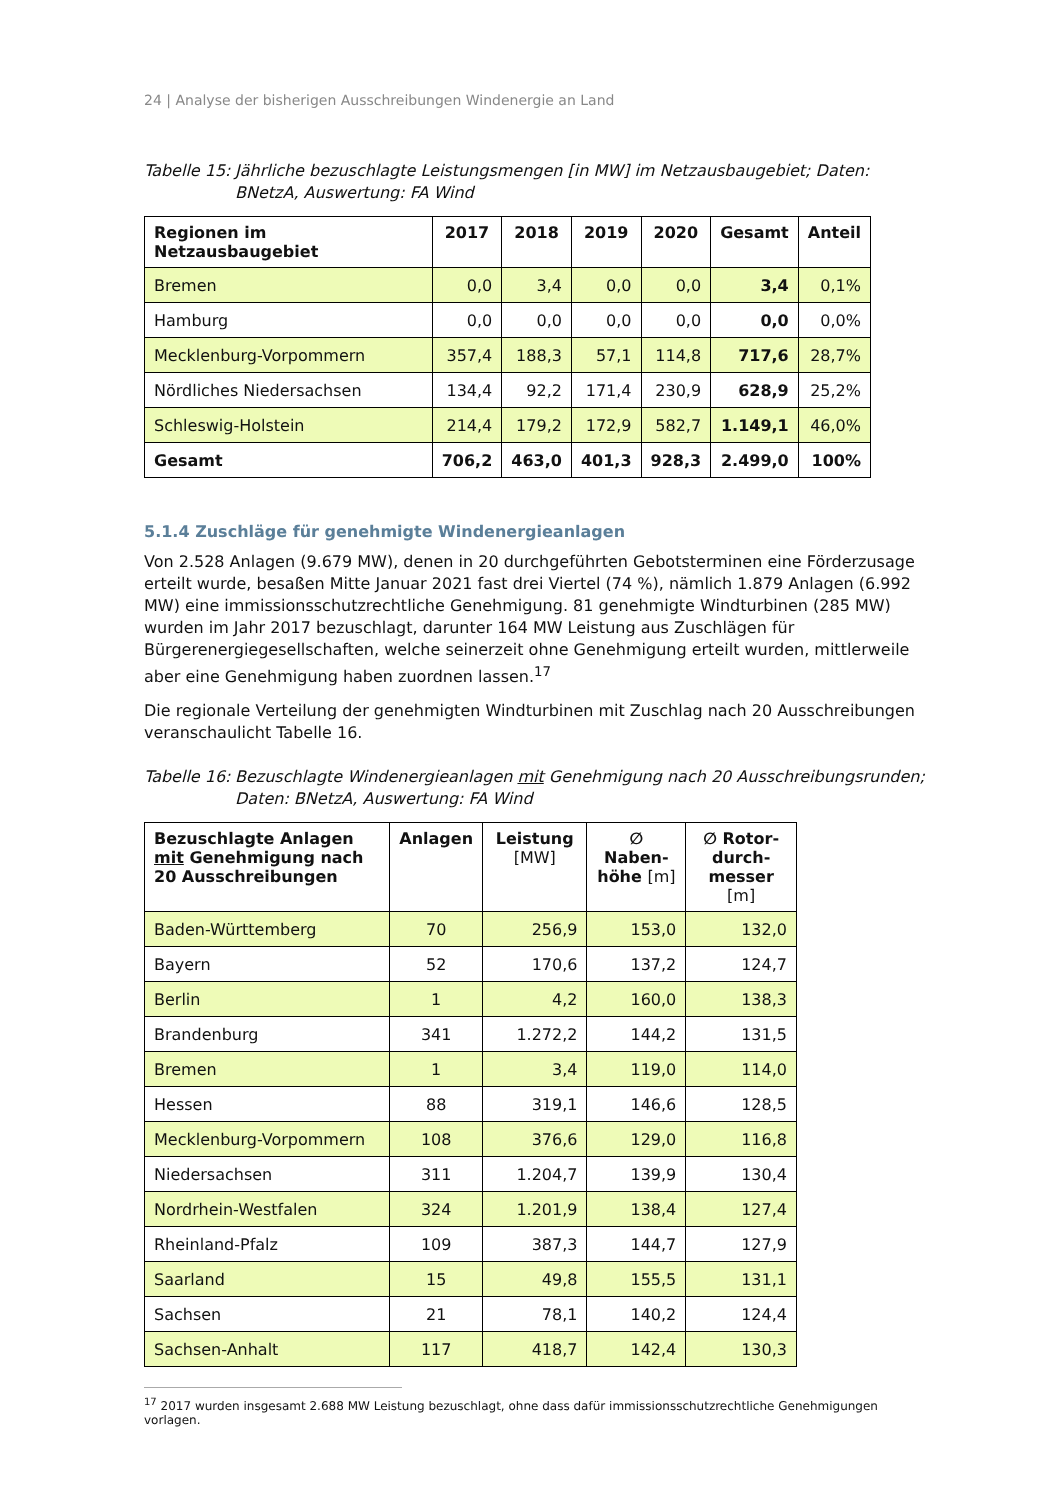24 | Analyse der bisherigen Ausschreibungen Windenergie an Land
Tabelle 15: Jährliche bezuschlagte Leistungsmengen [in MW] im Netzausbaugebiet; Daten: BNetzA, Auswertung: FA Wind
| Regionen im Netzausbaugebiet | 2017 | 2018 | 2019 | 2020 | Gesamt | Anteil |
| --- | --- | --- | --- | --- | --- | --- |
| Bremen | 0,0 | 3,4 | 0,0 | 0,0 | 3,4 | 0,1% |
| Hamburg | 0,0 | 0,0 | 0,0 | 0,0 | 0,0 | 0,0% |
| Mecklenburg-Vorpommern | 357,4 | 188,3 | 57,1 | 114,8 | 717,6 | 28,7% |
| Nördliches Niedersachsen | 134,4 | 92,2 | 171,4 | 230,9 | 628,9 | 25,2% |
| Schleswig-Holstein | 214,4 | 179,2 | 172,9 | 582,7 | 1.149,1 | 46,0% |
| Gesamt | 706,2 | 463,0 | 401,3 | 928,3 | 2.499,0 | 100% |
5.1.4 Zuschläge für genehmigte Windenergieanlagen
Von 2.528 Anlagen (9.679 MW), denen in 20 durchgeführten Gebotsterminen eine Förderzusage erteilt wurde, besaßen Mitte Januar 2021 fast drei Viertel (74 %), nämlich 1.879 Anlagen (6.992 MW) eine immissionsschutzrechtliche Genehmigung. 81 genehmigte Windturbinen (285 MW) wurden im Jahr 2017 bezuschlagt, darunter 164 MW Leistung aus Zuschlägen für Bürgerenergiegesellschaften, welche seinerzeit ohne Genehmigung erteilt wurden, mittlerweile aber eine Genehmigung haben zuordnen lassen.<sup>17</sup>
Die regionale Verteilung der genehmigten Windturbinen mit Zuschlag nach 20 Ausschreibungen veranschaulicht Tabelle 16.
Tabelle 16: Bezuschlagte Windenergieanlagen mit Genehmigung nach 20 Ausschreibungsrunden; Daten: BNetzA, Auswertung: FA Wind
| Bezuschlagte Anlagen mit Genehmigung nach 20 Ausschreibungen | Anlagen | Leistung [MW] | ∅ Naben-höhe [m] | ∅ Rotor-durch-messer [m] |
| --- | --- | --- | --- | --- |
| Baden-Württemberg | 70 | 256,9 | 153,0 | 132,0 |
| Bayern | 52 | 170,6 | 137,2 | 124,7 |
| Berlin | 1 | 4,2 | 160,0 | 138,3 |
| Brandenburg | 341 | 1.272,2 | 144,2 | 131,5 |
| Bremen | 1 | 3,4 | 119,0 | 114,0 |
| Hessen | 88 | 319,1 | 146,6 | 128,5 |
| Mecklenburg-Vorpommern | 108 | 376,6 | 129,0 | 116,8 |
| Niedersachsen | 311 | 1.204,7 | 139,9 | 130,4 |
| Nordrhein-Westfalen | 324 | 1.201,9 | 138,4 | 127,4 |
| Rheinland-Pfalz | 109 | 387,3 | 144,7 | 127,9 |
| Saarland | 15 | 49,8 | 155,5 | 131,1 |
| Sachsen | 21 | 78,1 | 140,2 | 124,4 |
| Sachsen-Anhalt | 117 | 418,7 | 142,4 | 130,3 |
<sup>17</sup> 2017 wurden insgesamt 2.688 MW Leistung bezuschlagt, ohne dass dafür immissionsschutzrechtliche Genehmigungen vorlagen.